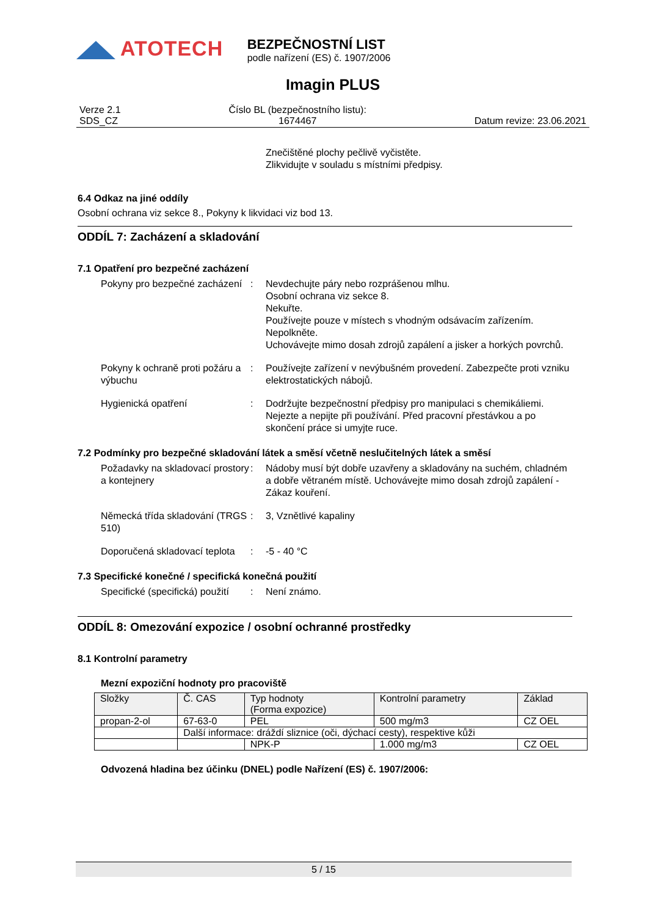ATOTECH
BEZPEČNOSTNÍ LIST podle nařízení (ES) č. 1907/2006
Imagin PLUS
Verze 2.1
SDS_CZ
Číslo BL (bezpečnostního listu):
1674467
Datum revize: 23.06.2021
Znečištěné plochy pečlivě vyčistěte.
Zlikvidujte v souladu s místními předpisy.
6.4 Odkaz na jiné oddíly
Osobní ochrana viz sekce 8., Pokyny k likvidaci viz bod 13.
ODDÍL 7: Zacházení a skladování
7.1 Opatření pro bezpečné zacházení
Pokyny pro bezpečné zacházení
: Nevdechujte páry nebo rozprášenou mlhu.
Osobní ochrana viz sekce 8.
Nekuřte.
Používejte pouze v místech s vhodným odsávacím zařízením.
Nepolkněte.
Uchovávejte mimo dosah zdrojů zapálení a jisker a horkých povrchů.
Pokyny k ochraně proti požáru a výbuchu
: Používejte zařízení v nevýbušném provedení. Zabezpečte proti vzniku elektrostatických nábojů.
Hygienická opatření : Dodržujte bezpečnostní předpisy pro manipulaci s chemikáliemi. Nejezte a nepijte při používání. Před pracovní přestávkou a po skončení práce si umyjte ruce.
7.2 Podmínky pro bezpečné skladování látek a směsí včetně neslučitelných látek a směsí
Požadavky na skladovací prostory a kontejnery
: Nádoby musí být dobře uzavřeny a skladovány na suchém, chladném a dobře větraném místě. Uchovávejte mimo dosah zdrojů zapálení - Zákaz kouření.
Německá třída skladování (TRGS 510)
: 3, Vznětlivé kapaliny
Doporučená skladovací teplota
: -5 - 40 °C
7.3 Specifické konečné / specifická konečná použití
Specifické (specifická) použití
: Není známo.
ODDÍL 8: Omezování expozice / osobní ochranné prostředky
8.1 Kontrolní parametry
Mezní expoziční hodnoty pro pracoviště
| Složky | Č. CAS | Typ hodnoty (Forma expozice) | Kontrolní parametry | Základ |
| --- | --- | --- | --- | --- |
| propan-2-ol | 67-63-0 | PEL | 500 mg/m3 | CZ OEL |
| | Další informace: dráždí sliznice (oči, dýchací cesty), respektive kůži | | | |
| | | NPK-P | 1.000 mg/m3 | CZ OEL |
Odvozená hladina bez účinku (DNEL) podle Nařízení (ES) č. 1907/2006:
5 / 15